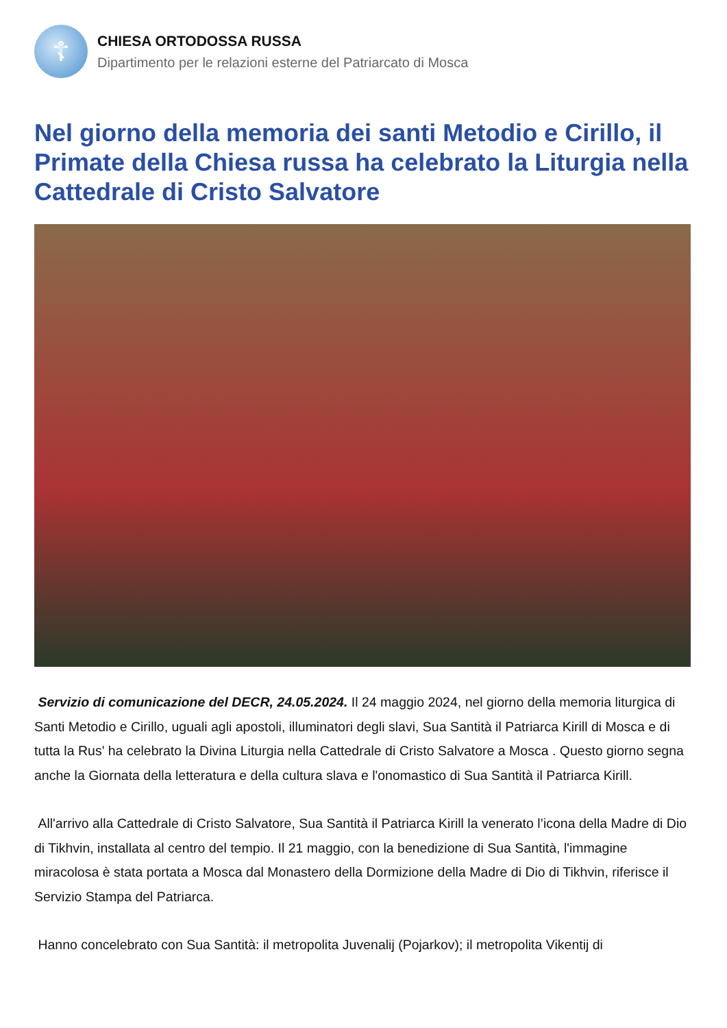☦
CHIESA ORTODOSSA RUSSA
Dipartimento per le relazioni esterne del Patriarcato di Mosca
Nel giorno della memoria dei santi Metodio e Cirillo, il Primate della Chiesa russa ha celebrato la Liturgia nella Cattedrale di Cristo Salvatore
Servizio di comunicazione del DECR, 24.05.2024. Il 24 maggio 2024, nel giorno della memoria liturgica di Santi Metodio e Cirillo, uguali agli apostoli, illuminatori degli slavi, Sua Santità il Patriarca Kirill di Mosca e di tutta la Rus' ha celebrato la Divina Liturgia nella Cattedrale di Cristo Salvatore a Mosca . Questo giorno segna anche la Giornata della letteratura e della cultura slava e l'onomastico di Sua Santità il Patriarca Kirill.
All'arrivo alla Cattedrale di Cristo Salvatore, Sua Santità il Patriarca Kirill la venerato l’icona della Madre di Dio di Tikhvin, installata al centro del tempio. Il 21 maggio, con la benedizione di Sua Santità, l'immagine miracolosa è stata portata a Mosca dal Monastero della Dormizione della Madre di Dio di Tikhvin, riferisce il Servizio Stampa del Patriarca.
Hanno concelebrato con Sua Santità: il metropolita Juvenalij (Pojarkov); il metropolita Vikentij di